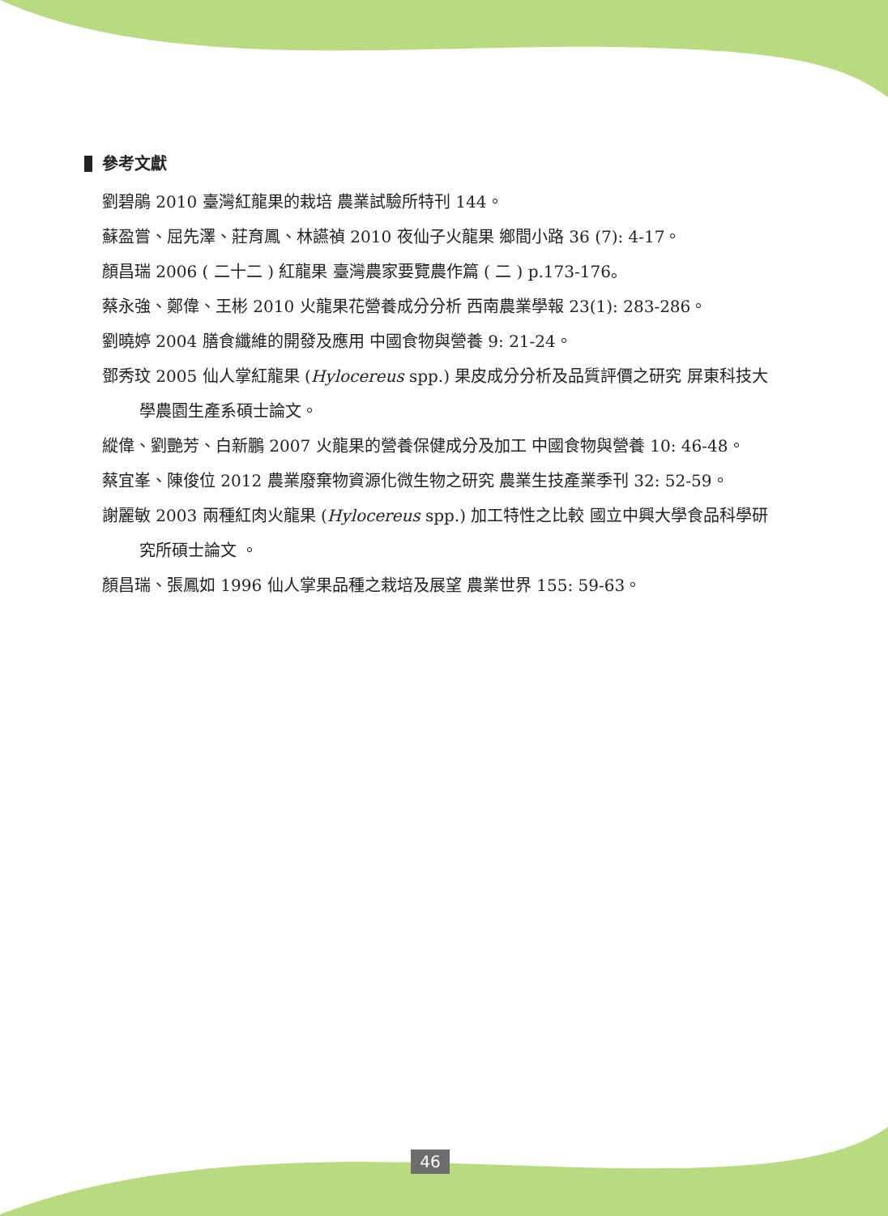參考文獻
劉碧鵑 2010 臺灣紅龍果的栽培 農業試驗所特刊 144。
蘇盈嘗、屈先澤、莊育鳳、林讌禎 2010 夜仙子火龍果 鄉間小路 36 (7): 4-17。
顏昌瑞 2006 ( 二十二 ) 紅龍果 臺灣農家要覽農作篇 ( 二 ) p.173-176。
蔡永強、鄭偉、王彬 2010 火龍果花營養成分分析 西南農業學報 23(1): 283-286。
劉曉婷 2004 膳食纖維的開發及應用 中國食物與營養 9: 21-24。
鄧秀玟 2005 仙人掌紅龍果 (Hylocereus spp.) 果皮成分分析及品質評價之研究 屏東科技大學農園生產系碩士論文。
縱偉、劉艷芳、白新鵬 2007 火龍果的營養保健成分及加工 中國食物與營養 10: 46-48。
蔡宜峯、陳俊位 2012 農業廢棄物資源化微生物之研究 農業生技產業季刊 32: 52-59。
謝麗敏 2003 兩種紅肉火龍果 (Hylocereus spp.) 加工特性之比較 國立中興大學食品科學研究所碩士論文 。
顏昌瑞、張鳳如 1996 仙人掌果品種之栽培及展望 農業世界 155: 59-63。
46